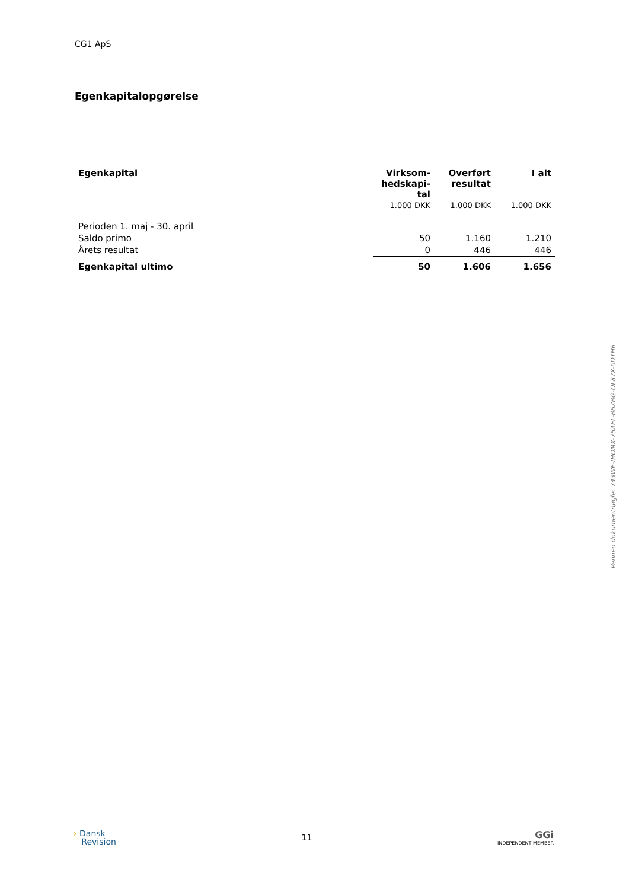CG1 ApS
Egenkapitalopgørelse
| Egenkapital | Virksom- hedskapi- tal | Overført resultat | I alt |
| --- | --- | --- | --- |
| | 1.000 DKK | 1.000 DKK | 1.000 DKK |
| Perioden 1. maj - 30. april | | | |
| Saldo primo | 50 | 1.160 | 1.210 |
| Årets resultat | 0 | 446 | 446 |
| Egenkapital ultimo | 50 | 1.606 | 1.656 |
Penneo dokumentnøgle: 743WE-IHOMX-75AEL-B6ZBG-OL87X-0DTH6
› Dansk
Revision
11
GGi
INDEPENDENT MEMBER